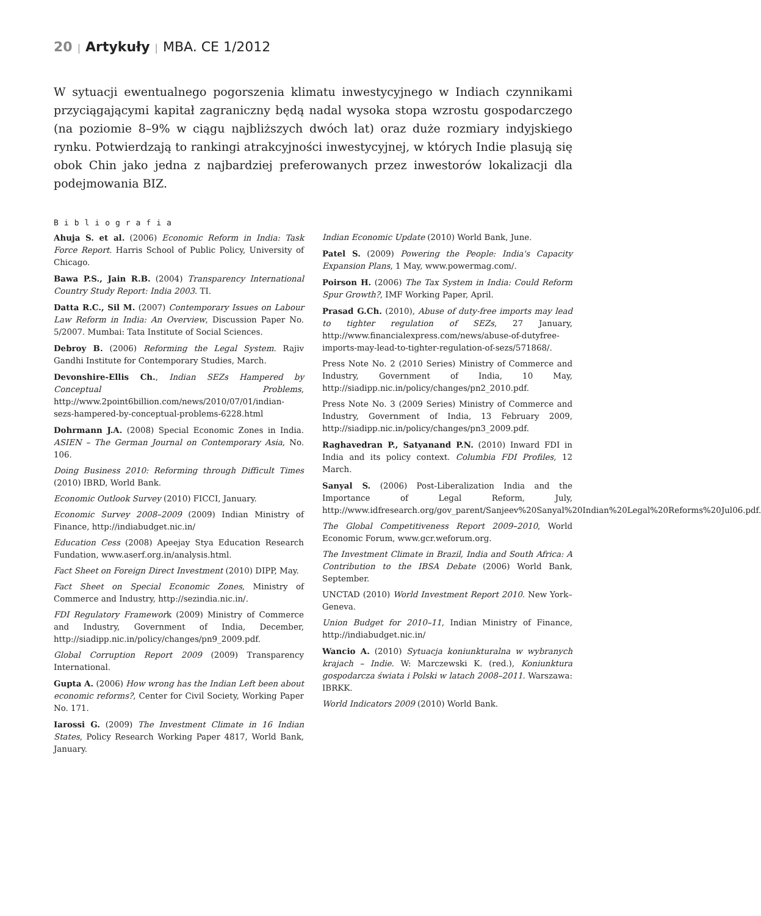20 | Artykuły | MBA. CE 1/2012
W sytuacji ewentualnego pogorszenia klimatu inwestycyjnego w Indiach czynnikami przyciągającymi kapitał zagraniczny będą nadal wysoka stopa wzrostu gospodarczego (na poziomie 8–9% w ciągu najbliższych dwóch lat) oraz duże rozmiary indyjskiego rynku. Potwierdzają to rankingi atrakcyjności inwestycyjnej, w których Indie plasują się obok Chin jako jedna z najbardziej preferowanych przez inwestorów lokalizacji dla podejmowania BIZ.
Bibliografia
Ahuja S. et al. (2006) Economic Reform in India: Task Force Report. Harris School of Public Policy, University of Chicago.
Bawa P.S., Jain R.B. (2004) Transparency International Country Study Report: India 2003. TI.
Datta R.C., Sil M. (2007) Contemporary Issues on Labour Law Reform in India: An Overview, Discussion Paper No. 5/2007. Mumbai: Tata Institute of Social Sciences.
Debroy B. (2006) Reforming the Legal System. Rajiv Gandhi Institute for Contemporary Studies, March.
Devonshire-Ellis Ch., Indian SEZs Hampered by Conceptual Problems, http://www.2point6billion.com/news/2010/07/01/indian-sezs-hampered-by-conceptual-problems-6228.html
Dohrmann J.A. (2008) Special Economic Zones in India. ASIEN – The German Journal on Contemporary Asia, No. 106.
Doing Business 2010: Reforming through Difficult Times (2010) IBRD, World Bank.
Economic Outlook Survey (2010) FICCI, January.
Economic Survey 2008–2009 (2009) Indian Ministry of Finance, http://indiabudget.nic.in/
Education Cess (2008) Apeejay Stya Education Research Fundation, www.aserf.org.in/analysis.html.
Fact Sheet on Foreign Direct Investment (2010) DIPP, May.
Fact Sheet on Special Economic Zones, Ministry of Commerce and Industry, http://sezindia.nic.in/.
FDI Regulatory Framework (2009) Ministry of Commerce and Industry, Government of India, December, http://siadipp.nic.in/policy/changes/pn9_2009.pdf.
Global Corruption Report 2009 (2009) Transparency International.
Gupta A. (2006) How wrong has the Indian Left been about economic reforms?, Center for Civil Society, Working Paper No. 171.
Iarossi G. (2009) The Investment Climate in 16 Indian States, Policy Research Working Paper 4817, World Bank, January.
Indian Economic Update (2010) World Bank, June.
Patel S. (2009) Powering the People: India's Capacity Expansion Plans, 1 May, www.powermag.com/.
Poirson H. (2006) The Tax System in India: Could Reform Spur Growth?, IMF Working Paper, April.
Prasad G.Ch. (2010), Abuse of duty-free imports may lead to tighter regulation of SEZs, 27 January, http://www.financialexpress.com/news/abuse-of-dutyfree-imports-may-lead-to-tighter-regulation-of-sezs/571868/.
Press Note No. 2 (2010 Series) Ministry of Commerce and Industry, Government of India, 10 May, http://siadipp.nic.in/policy/changes/pn2_2010.pdf.
Press Note No. 3 (2009 Series) Ministry of Commerce and Industry, Government of India, 13 February 2009, http://siadipp.nic.in/policy/changes/pn3_2009.pdf.
Raghavedran P., Satyanand P.N. (2010) Inward FDI in India and its policy context. Columbia FDI Profiles, 12 March.
Sanyal S. (2006) Post-Liberalization India and the Importance of Legal Reform, July, http://www.idfresearch.org/gov_parent/Sanjeev%20Sanyal%20Indian%20Legal%20Reforms%20Jul06.pdf.
The Global Competitiveness Report 2009–2010, World Economic Forum, www.gcr.weforum.org.
The Investment Climate in Brazil, India and South Africa: A Contribution to the IBSA Debate (2006) World Bank, September.
UNCTAD (2010) World Investment Report 2010. New York–Geneva.
Union Budget for 2010–11, Indian Ministry of Finance, http://indiabudget.nic.in/
Wancio A. (2010) Sytuacja koniunkturalna w wybranych krajach – Indie. W: Marczewski K. (red.), Koniunktura gospodarcza świata i Polski w latach 2008–2011. Warszawa: IBRKK.
World Indicators 2009 (2010) World Bank.